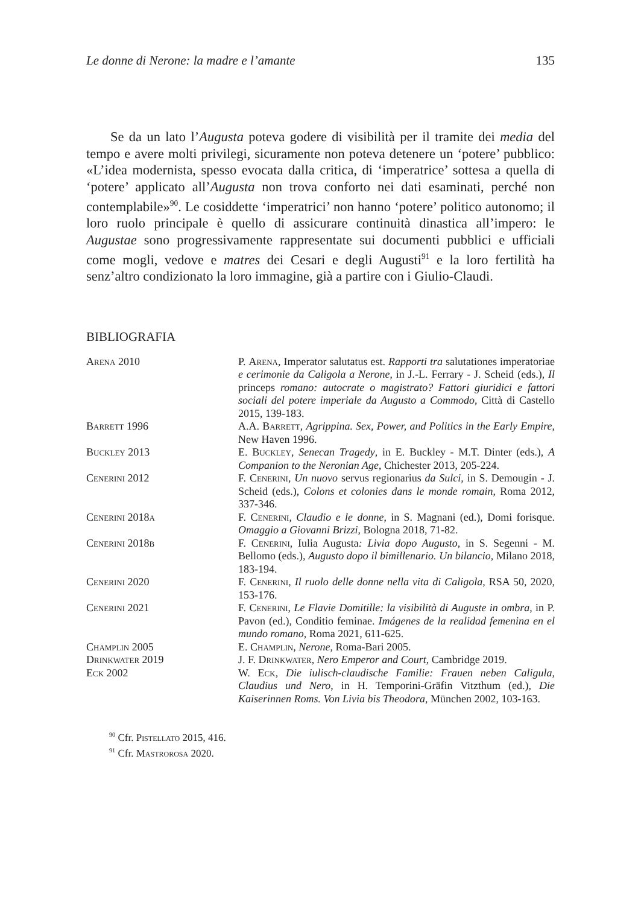Le donne di Nerone: la madre e l’amante 135
Se da un lato l’Augusta poteva godere di visibilità per il tramite dei media del tempo e avere molti privilegi, sicuramente non poteva detenere un ‘potere’ pubblico: «L’idea modernista, spesso evocata dalla critica, di ‘imperatrice’ sottesa a quella di ‘potere’ applicato all’Augusta non trova conforto nei dati esaminati, perché non contemplabile»<sup>90</sup>. Le cosiddette ‘imperatrici’ non hanno ‘potere’ politico autonomo; il loro ruolo principale è quello di assicurare continuità dinastica all’impero: le Augustae sono progressivamente rappresentate sui documenti pubblici e ufficiali come mogli, vedove e matres dei Cesari e degli Augusti<sup>91</sup> e la loro fertilità ha senz’altro condizionato la loro immagine, già a partire con i Giulio-Claudi.
BIBLIOGRAFIA
Arena 2010 P. Arena, Imperator salutatus est. Rapporti tra salutationes imperatoriae e cerimonie da Caligola a Nerone, in J.-L. Ferrary - J. Scheid (eds.), Il princeps romano: autocrate o magistrato? Fattori giuridici e fattori sociali del potere imperiale da Augusto a Commodo, Città di Castello 2015, 139-183.
Barrett 1996 A.A. Barrett, Agrippina. Sex, Power, and Politics in the Early Empire, New Haven 1996.
Buckley 2013 E. Buckley, Senecan Tragedy, in E. Buckley - M.T. Dinter (eds.), A Companion to the Neronian Age, Chichester 2013, 205-224.
Cenerini 2012 F. Cenerini, Un nuovo servus regionarius da Sulci, in S. Demougin - J. Scheid (eds.), Colons et colonies dans le monde romain, Roma 2012, 337-346.
Cenerini 2018a F. Cenerini, Claudio e le donne, in S. Magnani (ed.), Domi forisque. Omaggio a Giovanni Brizzi, Bologna 2018, 71-82.
Cenerini 2018b F. Cenerini, Iulia Augusta: Livia dopo Augusto, in S. Segenni - M. Bellomo (eds.), Augusto dopo il bimillenario. Un bilancio, Milano 2018, 183-194.
Cenerini 2020 F. Cenerini, Il ruolo delle donne nella vita di Caligola, RSA 50, 2020, 153-176.
Cenerini 2021 F. Cenerini, Le Flavie Domitille: la visibilità di Auguste in ombra, in P. Pavon (ed.), Conditio feminae. Imágenes de la realidad femenina en el mundo romano, Roma 2021, 611-625.
Champlin 2005 E. Champlin, Nerone, Roma-Bari 2005.
Drinkwater 2019 J. F. Drinkwater, Nero Emperor and Court, Cambridge 2019.
Eck 2002 W. Eck, Die iulisch-claudische Familie: Frauen neben Caligula, Claudius und Nero, in H. Temporini-Gräfin Vitzthum (ed.), Die Kaiserinnen Roms. Von Livia bis Theodora, München 2002, 103-163.
<sup>90</sup> Cfr. Pistellato 2015, 416.
<sup>91</sup> Cfr. Mastrorosa 2020.